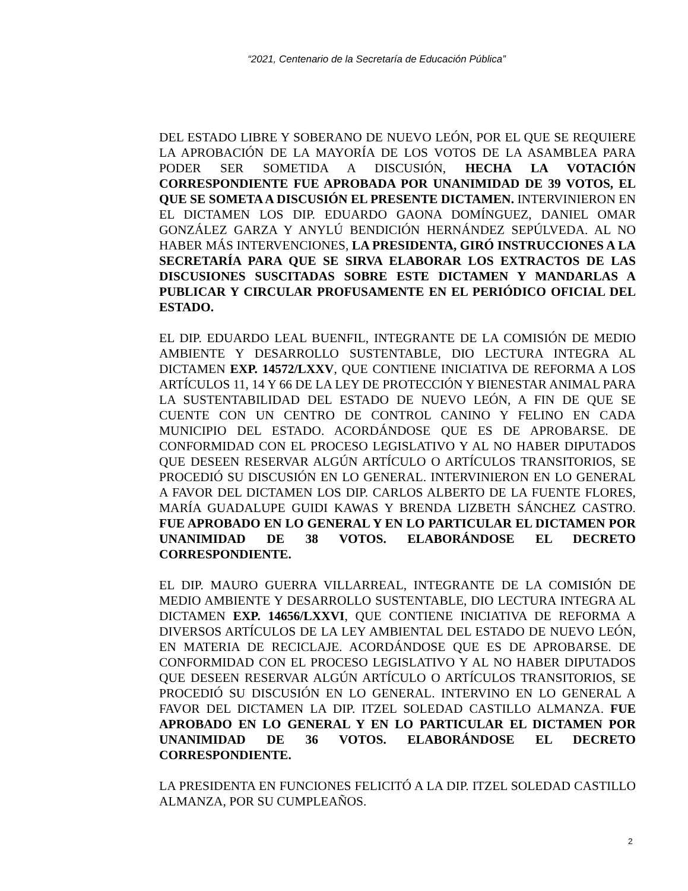“2021, Centenario de la Secretaría de Educación Pública”
DEL ESTADO LIBRE Y SOBERANO DE NUEVO LEÓN, POR EL QUE SE REQUIERE LA APROBACIÓN DE LA MAYORÍA DE LOS VOTOS DE LA ASAMBLEA PARA PODER SER SOMETIDA A DISCUSIÓN, HECHA LA VOTACIÓN CORRESPONDIENTE FUE APROBADA POR UNANIMIDAD DE 39 VOTOS, EL QUE SE SOMETA A DISCUSIÓN EL PRESENTE DICTAMEN. INTERVINIERON EN EL DICTAMEN LOS DIP. EDUARDO GAONA DOMÍNGUEZ, DANIEL OMAR GONZÁLEZ GARZA Y ANYLÚ BENDICIÓN HERNÁNDEZ SEPÚLVEDA. AL NO HABER MÁS INTERVENCIONES, LA PRESIDENTA, GIRÓ INSTRUCCIONES A LA SECRETARÍA PARA QUE SE SIRVA ELABORAR LOS EXTRACTOS DE LAS DISCUSIONES SUSCITADAS SOBRE ESTE DICTAMEN Y MANDARLAS A PUBLICAR Y CIRCULAR PROFUSAMENTE EN EL PERIÓDICO OFICIAL DEL ESTADO.
EL DIP. EDUARDO LEAL BUENFIL, INTEGRANTE DE LA COMISIÓN DE MEDIO AMBIENTE Y DESARROLLO SUSTENTABLE, DIO LECTURA INTEGRA AL DICTAMEN EXP. 14572/LXXV, QUE CONTIENE INICIATIVA DE REFORMA A LOS ARTÍCULOS 11, 14 Y 66 DE LA LEY DE PROTECCIÓN Y BIENESTAR ANIMAL PARA LA SUSTENTABILIDAD DEL ESTADO DE NUEVO LEÓN, A FIN DE QUE SE CUENTE CON UN CENTRO DE CONTROL CANINO Y FELINO EN CADA MUNICIPIO DEL ESTADO. ACORDÁNDOSE QUE ES DE APROBARSE. DE CONFORMIDAD CON EL PROCESO LEGISLATIVO Y AL NO HABER DIPUTADOS QUE DESEEN RESERVAR ALGÚN ARTÍCULO O ARTÍCULOS TRANSITORIOS, SE PROCEDIÓ SU DISCUSIÓN EN LO GENERAL. INTERVINIERON EN LO GENERAL A FAVOR DEL DICTAMEN LOS DIP. CARLOS ALBERTO DE LA FUENTE FLORES, MARÍA GUADALUPE GUIDI KAWAS Y BRENDA LIZBETH SÁNCHEZ CASTRO. FUE APROBADO EN LO GENERAL Y EN LO PARTICULAR EL DICTAMEN POR UNANIMIDAD DE 38 VOTOS. ELABORÁNDOSE EL DECRETO CORRESPONDIENTE.
EL DIP. MAURO GUERRA VILLARREAL, INTEGRANTE DE LA COMISIÓN DE MEDIO AMBIENTE Y DESARROLLO SUSTENTABLE, DIO LECTURA INTEGRA AL DICTAMEN EXP. 14656/LXXVI, QUE CONTIENE INICIATIVA DE REFORMA A DIVERSOS ARTÍCULOS DE LA LEY AMBIENTAL DEL ESTADO DE NUEVO LEÓN, EN MATERIA DE RECICLAJE. ACORDÁNDOSE QUE ES DE APROBARSE. DE CONFORMIDAD CON EL PROCESO LEGISLATIVO Y AL NO HABER DIPUTADOS QUE DESEEN RESERVAR ALGÚN ARTÍCULO O ARTÍCULOS TRANSITORIOS, SE PROCEDIÓ SU DISCUSIÓN EN LO GENERAL. INTERVINO EN LO GENERAL A FAVOR DEL DICTAMEN LA DIP. ITZEL SOLEDAD CASTILLO ALMANZA. FUE APROBADO EN LO GENERAL Y EN LO PARTICULAR EL DICTAMEN POR UNANIMIDAD DE 36 VOTOS. ELABORÁNDOSE EL DECRETO CORRESPONDIENTE.
LA PRESIDENTA EN FUNCIONES FELICITÓ A LA DIP. ITZEL SOLEDAD CASTILLO ALMANZA, POR SU CUMPLEAÑOS.
2